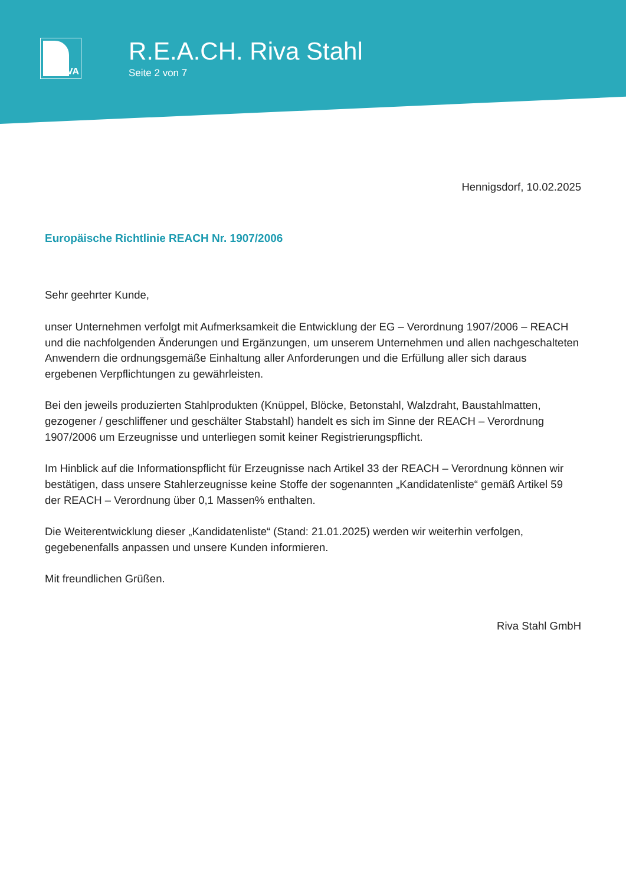IVA
R.E.A.CH. Riva Stahl
Seite 2 von 7
Hennigsdorf, 10.02.2025
Europäische Richtlinie REACH Nr. 1907/2006
Sehr geehrter Kunde,
unser Unternehmen verfolgt mit Aufmerksamkeit die Entwicklung der EG – Verordnung 1907/2006 – REACH und die nachfolgenden Änderungen und Ergänzungen, um unserem Unternehmen und allen nachgeschalteten Anwendern die ordnungsgemäße Einhaltung aller Anforderungen und die Erfüllung aller sich daraus ergebenen Verpflichtungen zu gewährleisten.
Bei den jeweils produzierten Stahlprodukten (Knüppel, Blöcke, Betonstahl, Walzdraht, Baustahlmatten, gezogener / geschliffener und geschälter Stabstahl) handelt es sich im Sinne der REACH – Verordnung 1907/2006 um Erzeugnisse und unterliegen somit keiner Registrierungspflicht.
Im Hinblick auf die Informationspflicht für Erzeugnisse nach Artikel 33 der REACH – Verordnung können wir bestätigen, dass unsere Stahlerzeugnisse keine Stoffe der sogenannten „Kandidatenliste“ gemäß Artikel 59 der REACH – Verordnung über 0,1 Massen% enthalten.
Die Weiterentwicklung dieser „Kandidatenliste“ (Stand: 21.01.2025) werden wir weiterhin verfolgen, gegebenenfalls anpassen und unsere Kunden informieren.
Mit freundlichen Grüßen.
Riva Stahl GmbH